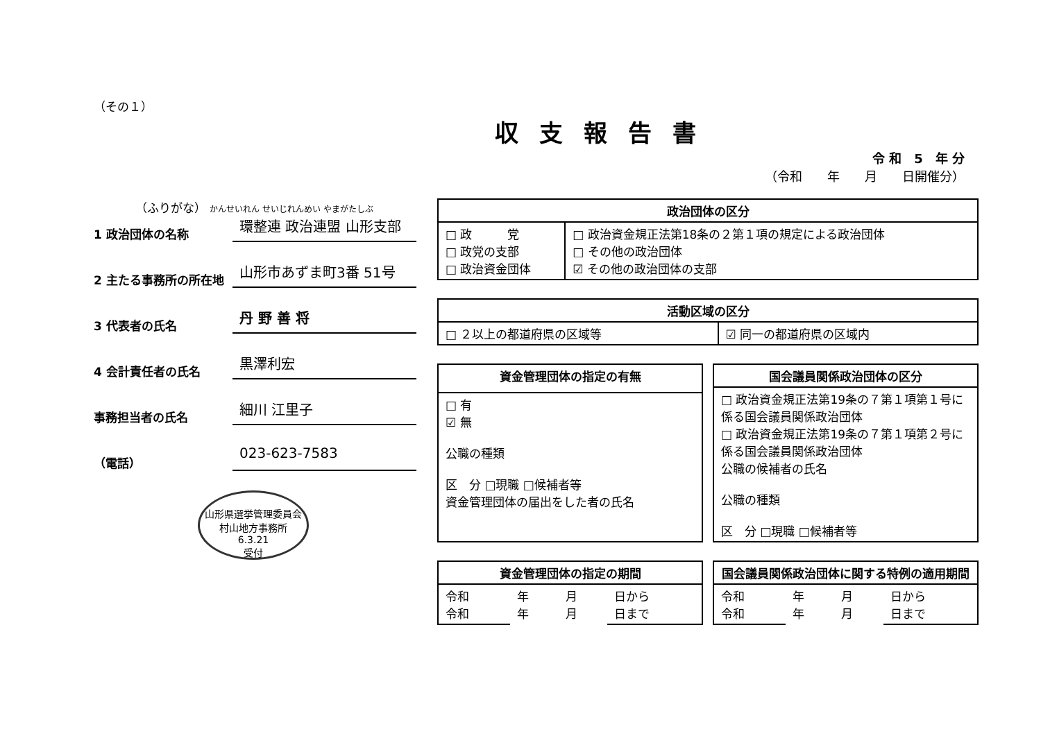（その１）
収支報告書
令 和　5　年 分
（令和　　年　　月　　日開催分）
（ふりがな） かんせいれん せいじれんめい やまがたしぶ
1 政治団体の名称
環整連 政治連盟 山形支部
2 主たる事務所の所在地
山形市あずま町3番 51号
3 代表者の氏名
丹 野 善 将
4 会計責任者の氏名
黒澤利宏
事務担当者の氏名
細川 江里子
（電話）
023-623-7583
山形県選挙管理委員会
村山地方事務所
6.3.21
受付
| 政治団体の区分 | |
| --- | --- |
| □ 政 党 □ 政党の支部 □ 政治資金団体 | □ 政治資金規正法第18条の２第１項の規定による政治団体 □ その他の政治団体 ☑ その他の政治団体の支部 |
| 活動区域の区分 | |
| --- | --- |
| □ ２以上の都道府県の区域等 | ☑ 同一の都道府県の区域内 |
| 資金管理団体の指定の有無 |
| --- |
| □ 有 ☑ 無 公職の種類 区 分 □現職 □候補者等 資金管理団体の届出をした者の氏名 |
| 国会議員関係政治団体の区分 |
| --- |
| □ 政治資金規正法第19条の７第１項第１号に係る国会議員関係政治団体 □ 政治資金規正法第19条の７第１項第２号に係る国会議員関係政治団体 公職の候補者の氏名 公職の種類 区 分 □現職 □候補者等 |
| 資金管理団体の指定の期間 | | | |
| --- | --- | --- | --- |
| 令和 令和 | 年 年 | 月 月 | 日から 日まで |
| 国会議員関係政治団体に関する特例の適用期間 | | | |
| --- | --- | --- | --- |
| 令和 令和 | 年 年 | 月 月 | 日から 日まで |